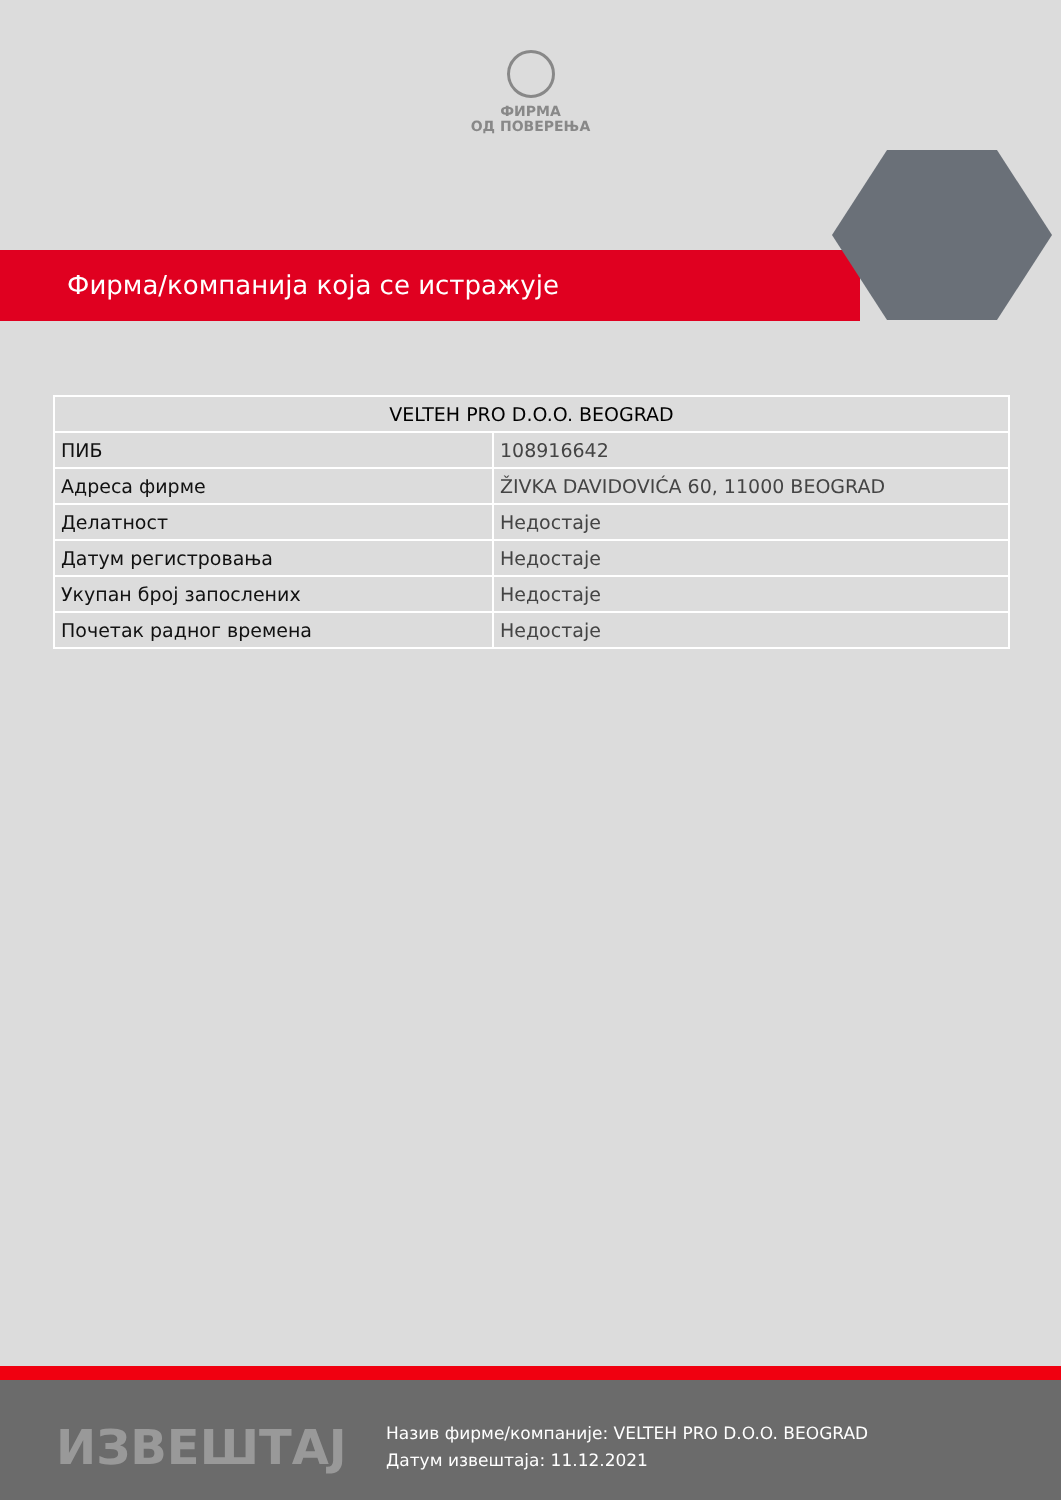ФИРМА
ОД ПОВЕРЕЊА
Фирма/компанија која се истражује
| VELTEH PRO D.O.O. BEOGRAD | |
| --- | --- |
| ПИБ | 108916642 |
| Адреса фирме | ŽIVKA DAVIDOVIĆA 60, 11000 BEOGRAD |
| Делатност | Недостаје |
| Датум регистровања | Недостаје |
| Укупан број запослених | Недостаје |
| Почетак радног времена | Недостаје |
ИЗВЕШТАЈ
Назив фирме/компаније: VELTEH PRO D.O.O. BEOGRAD
Датум извештаја: 11.12.2021